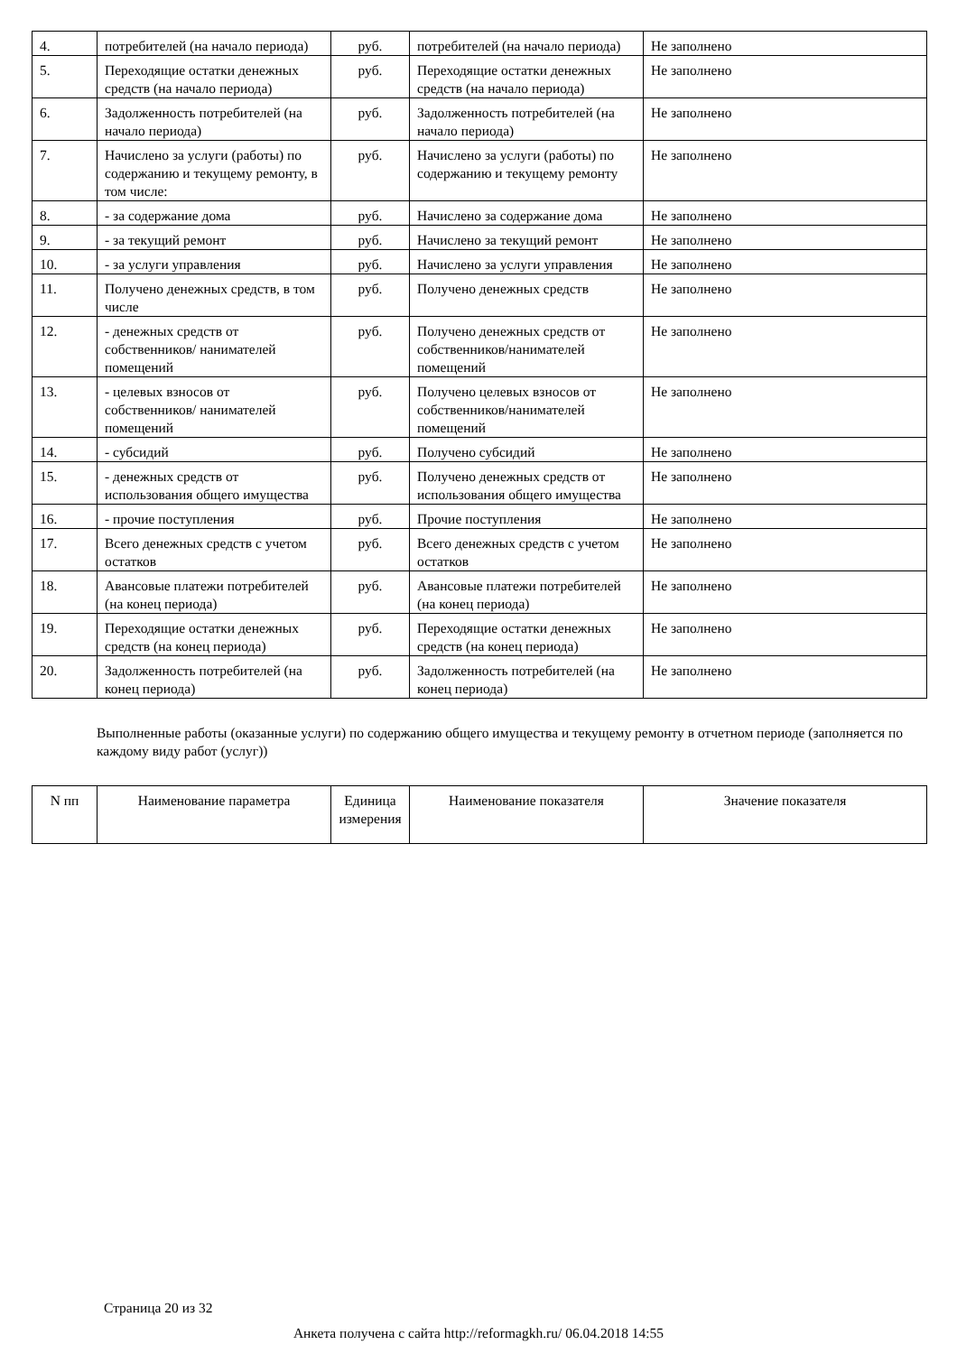| 4. | потребителей (на начало периода) | руб. | потребителей (на начало периода) | Не заполнено |
| 5. | Переходящие остатки денежных средств (на начало периода) | руб. | Переходящие остатки денежных средств (на начало периода) | Не заполнено |
| 6. | Задолженность потребителей (на начало периода) | руб. | Задолженность потребителей (на начало периода) | Не заполнено |
| 7. | Начислено за услуги (работы) по содержанию и текущему ремонту, в том числе: | руб. | Начислено за услуги (работы) по содержанию и текущему ремонту | Не заполнено |
| 8. | - за содержание дома | руб. | Начислено за содержание дома | Не заполнено |
| 9. | - за текущий ремонт | руб. | Начислено за текущий ремонт | Не заполнено |
| 10. | - за услуги управления | руб. | Начислено за услуги управления | Не заполнено |
| 11. | Получено денежных средств, в том числе | руб. | Получено денежных средств | Не заполнено |
| 12. | - денежных средств от собственников/ нанимателей помещений | руб. | Получено денежных средств от собственников/нанимателей помещений | Не заполнено |
| 13. | - целевых взносов от собственников/ нанимателей помещений | руб. | Получено целевых взносов от собственников/нанимателей помещений | Не заполнено |
| 14. | - субсидий | руб. | Получено субсидий | Не заполнено |
| 15. | - денежных средств от использования общего имущества | руб. | Получено денежных средств от использования общего имущества | Не заполнено |
| 16. | - прочие поступления | руб. | Прочие поступления | Не заполнено |
| 17. | Всего денежных средств с учетом остатков | руб. | Всего денежных средств с учетом остатков | Не заполнено |
| 18. | Авансовые платежи потребителей (на конец периода) | руб. | Авансовые платежи потребителей (на конец периода) | Не заполнено |
| 19. | Переходящие остатки денежных средств (на конец периода) | руб. | Переходящие остатки денежных средств (на конец периода) | Не заполнено |
| 20. | Задолженность потребителей (на конец периода) | руб. | Задолженность потребителей (на конец периода) | Не заполнено |
Выполненные работы (оказанные услуги) по содержанию общего имущества и текущему ремонту в отчетном периоде (заполняется по каждому виду работ (услуг))
| N пп | Наименование параметра | Единица измерения | Наименование показателя | Значение показателя |
| --- | --- | --- | --- | --- |
Страница 20 из 32
Анкета получена с сайта http://reformagkh.ru/ 06.04.2018 14:55